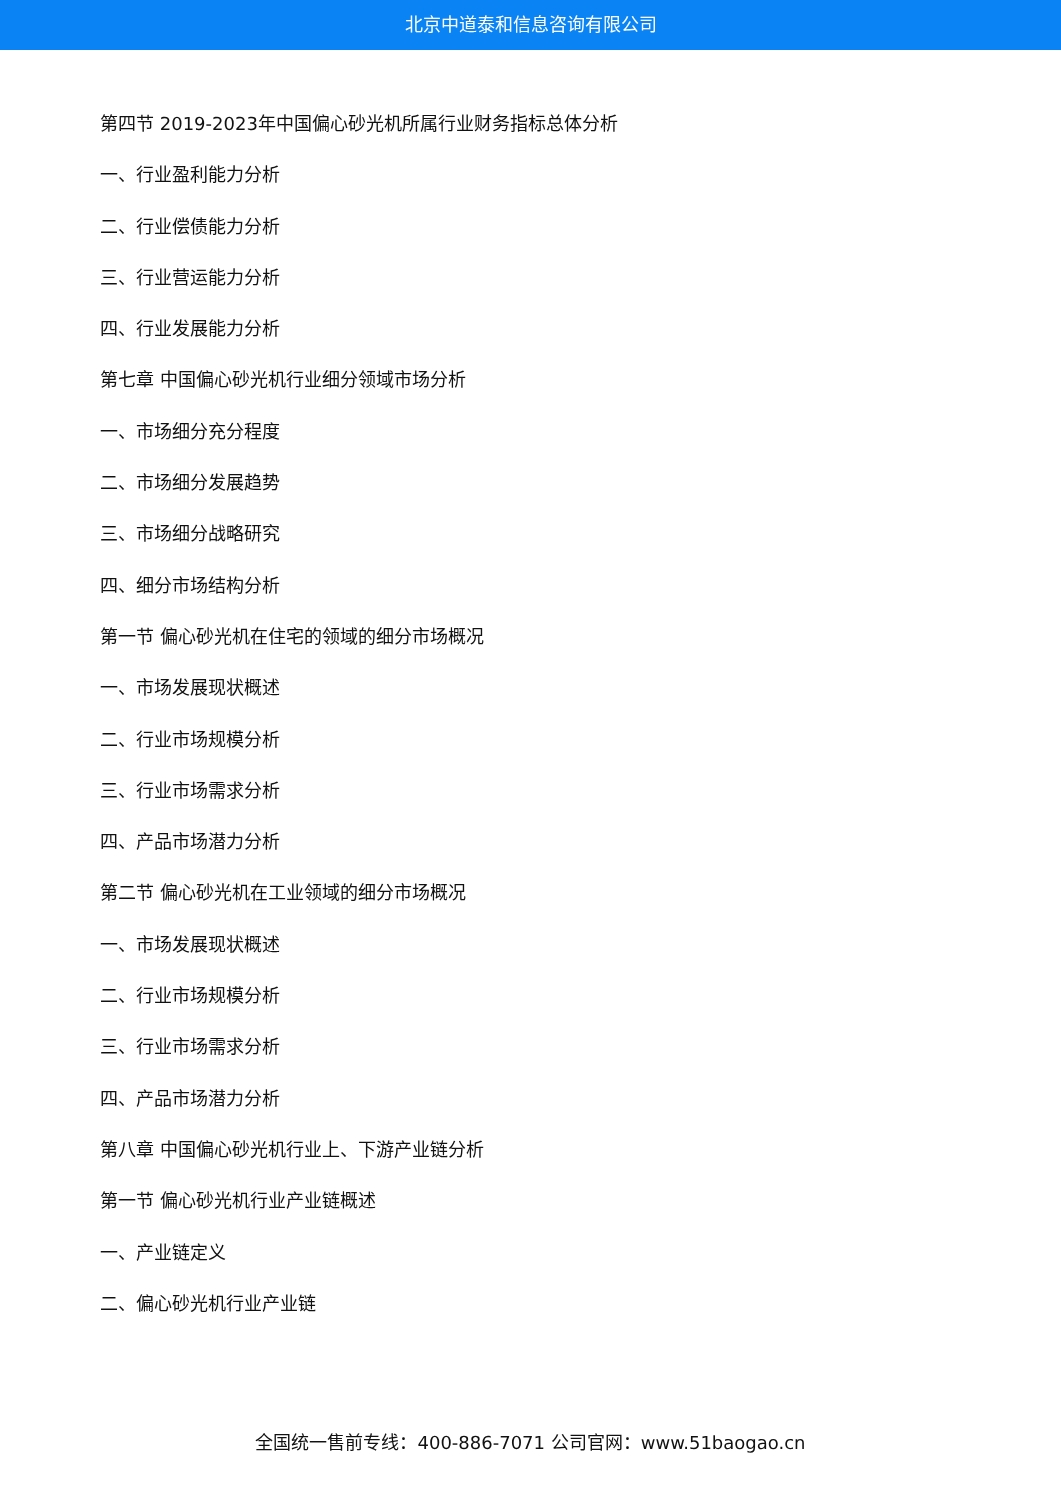北京中道泰和信息咨询有限公司
第四节 2019-2023年中国偏心砂光机所属行业财务指标总体分析
一、行业盈利能力分析
二、行业偿债能力分析
三、行业营运能力分析
四、行业发展能力分析
第七章 中国偏心砂光机行业细分领域市场分析
一、市场细分充分程度
二、市场细分发展趋势
三、市场细分战略研究
四、细分市场结构分析
第一节 偏心砂光机在住宅的领域的细分市场概况
一、市场发展现状概述
二、行业市场规模分析
三、行业市场需求分析
四、产品市场潜力分析
第二节 偏心砂光机在工业领域的细分市场概况
一、市场发展现状概述
二、行业市场规模分析
三、行业市场需求分析
四、产品市场潜力分析
第八章 中国偏心砂光机行业上、下游产业链分析
第一节 偏心砂光机行业产业链概述
一、产业链定义
二、偏心砂光机行业产业链
全国统一售前专线：400-886-7071 公司官网：www.51baogao.cn